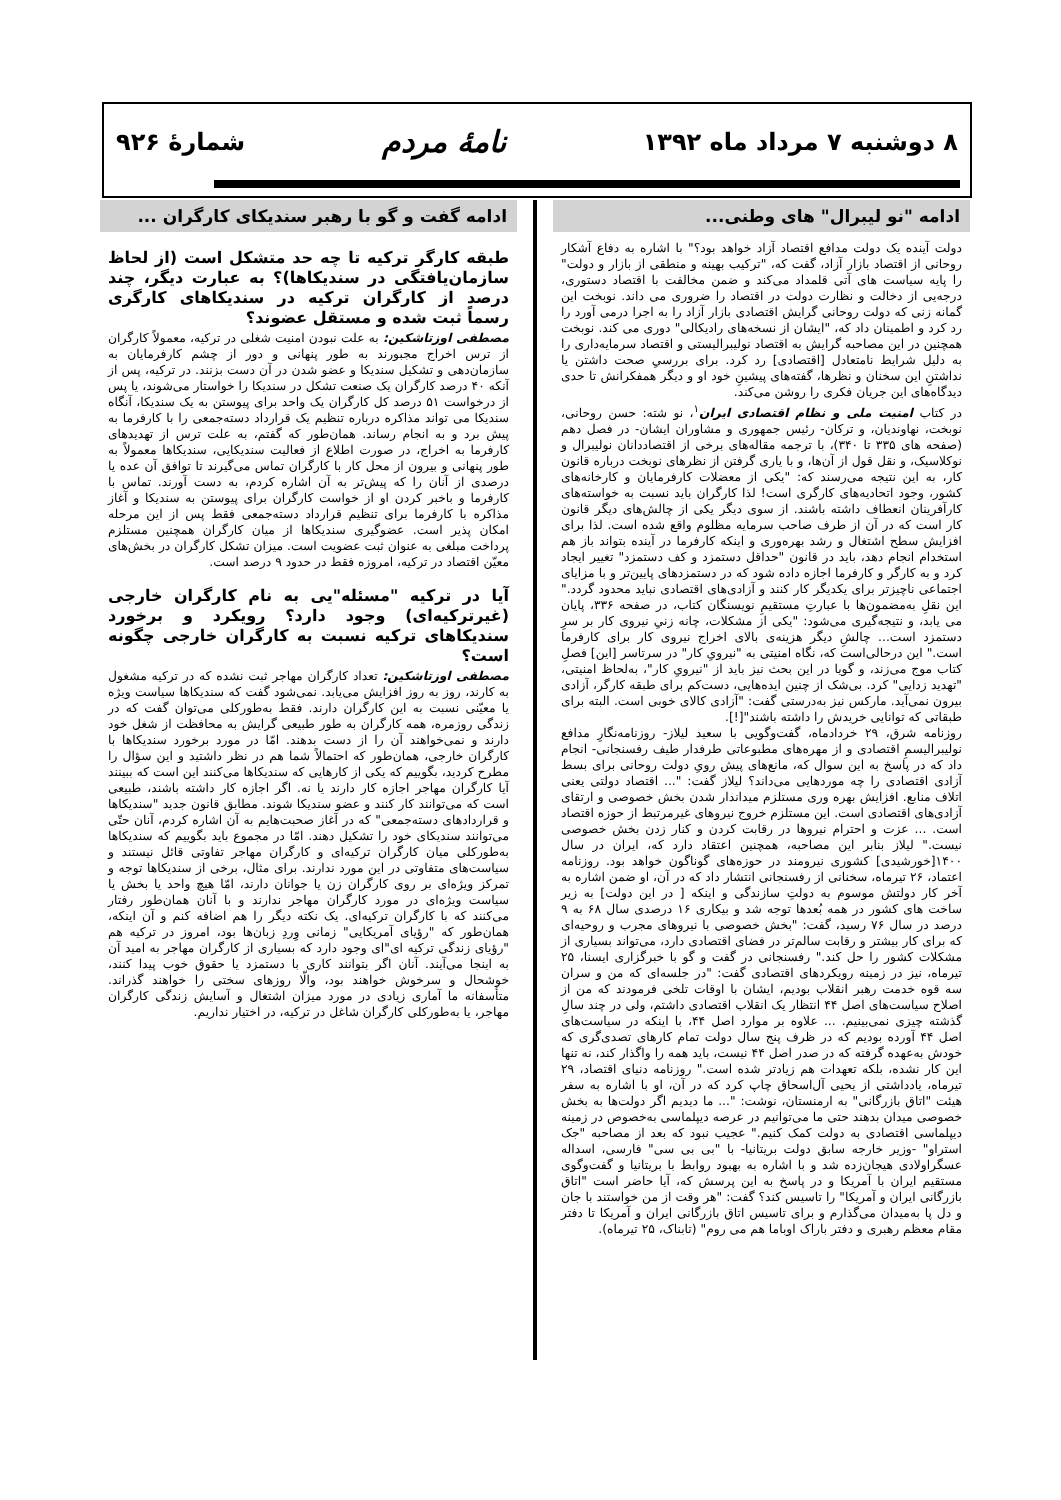۸ دوشنبه ۷ مرداد ماه ۱۳۹۲ نامهٔ مردم شمارهٔ ۹۲۶
ادامه "نو لیبرال" های وطنی...
دولت آینده یک دولت مدافع اقتصاد آزاد خواهد بود؟" با اشاره به دفاع آشکار روحانی از اقتصاد بازار آزاد، گفت که، "ترکیب بهینه و منطقی از بازار و دولت" را پایه سیاست های آتی قلمداد می‌کند و ضمن مخالفت با اقتصاد دستوری، درجه‌یی از دخالت و نظارت دولت در اقتصاد را ضروری می داند. نوبخت این گمانه زنی که دولت روحانی گرایش اقتصادی بازار آزاد را به اجرا درمی آورد را رد کرد و اطمینان داد که، "ایشان از نسخه‌های رادیکالی" دوری می کند. نوبخت همچنین در این مصاحبه گرایش به اقتصاد نولیبرالیستی و اقتصاد سرمایه‌داری را به دلیل شرایط نامتعادل [اقتصادی] رد کرد. برای بررسیِ صحت داشتن یا نداشتنِ این سخنان و نظرها، گفته‌های پیشینِ خود او و دیگر همفکرانش تا حدی دیدگاه‌های این جریان فکری را روشن می‌کند.
در کتاب امنیت ملی و نظام اقتصادی ایران<sup>۱</sup>، نو شته: حسن روحانی، نوبخت، نهاوندیان، و ترکان- رئیس جمهوری و مشاوران ایشان- در فصل دهم (صفحه های ۳۳۵ تا ۳۴۰)، با ترجمه مقاله‌های برخی از اقتصاددانان نولیبرال و نوکلاسیک، و نقل قول از آن‌ها، و با یاری گرفتن از نظرهای نوبخت درباره قانون کار، به این نتیجه می‌رسند که: "یکی از معضلات کارفرمایان و کارخانه‌های کشور، وجود اتحادیه‌های کارگری است! لذا کارگران باید نسبت به خواسته‌های کارآفرینان انعطاف داشته باشند. از سوی دیگر یکی از چالش‌های دیگر قانون کار است که در آن از طرف صاحب سرمایه مظلوم واقع شده است. لذا برای افزایش سطح اشتغال و رشد بهره‌وری و اینکه کارفرما در آینده بتواند باز هم استخدام انجام دهد، باید در قانون "حداقل دستمزد و کف دستمزد" تغییر ایجاد کرد و به کارگر و کارفرما اجازه داده شود که در دستمزدهای پایین‌تر و با مزایای اجتماعی ناچیزتر برای یکدیگر کار کنند و آزادی‌های اقتصادی نباید محدود گردد." این نقلِ به‌مضمون‌ها با عبارتِ مستقیمِ نویسنگان کتاب، در صفحه ۳۳۶، پایان می یابد، و نتیجه‌گیری می‌شود: "یکی از مشکلات، چانه زنیِ نیروی کار بر سرِ دستمزد است... چالشِ دیگر هزینه‌ی بالای اخراج نیروی کار برای کارفرما است." این درحالی‌است که، نگاه امنیتی به "نیرویِ کار" در سرتاسر [این] فصلِ کتاب موج می‌زند، و گویا در این بحث نیز باید از "نیرویِ کار"، به‌لحاظ امنیتی، "تهدید زدایی" کرد. بی‌شک از چنین ایده‌هایی، دست‌کم برای طبقه کارگر، آزادی بیرون نمی‌آید. مارکس نیز به‌درستی گفت: "آزادی کالای خوبی است. البته برای طبقاتی که توانایی خریدش را داشته باشند"[!].
روزنامه شرق، ۲۹ خردادماه، گفت‌وگویی با سعید لیلاز- روزنامه‌نگارِ مدافع نولیبرالیسمِ اقتصادی و از مهره‌های مطبوعاتی طرفدار طیف رفسنجانی- انجام داد که در پاسخ به این سوال که، مانع‌های پیش رویِ دولت روحانی برای بسط آزادی اقتصادی را چه موردهایی می‌داند؟ لیلاز گفت: "... اقتصاد دولتی یعنی اتلاف منابع. افزایش بهره وری مستلزم میداندار شدن بخش خصوصی و ارتقای آزادی‌های اقتصادی است. این مستلزم خروج نیروهای غیرمرتبط از حوزه اقتصاد است. ... عزت و احترام نیروها در رقابت کردن و کنار زدن بخش خصوصی نیست." لیلاز بنابر این مصاحبه، همچنین اعتقاد دارد که، ایران در سال ۱۴۰۰[خورشیدی] کشوری نیرومند در حوزه‌های گوناگون خواهد بود. روزنامه اعتماد، ۲۶ تیرماه، سخنانی از رفسنجانی انتشار داد که در آن، او ضمن اشاره به آخر کار دولتش موسوم به دولتِ سازندگی و اینکه [ در این دولت] به زیر ساخت های کشور در همه بُعدها توجه شد و بیکاری ۱۶ درصدی سال ۶۸ به ۹ درصد در سال ۷۶ رسید، گفت: "بخش خصوصی با نیروهای مجرب و روحیه‌ای که برای کار بیشتر و رقابت سالم‌تر در فضای اقتصادی دارد، می‌تواند بسیاری از مشکلات کشور را حل کند." رفسنجانی در گفت و گو با خبرگزاری ایسنا، ۲۵ تیرماه، نیز در زمینه رویکردهای اقتصادی گفت: "در جلسه‌ای که من و سران سه قوه خدمت رهبر انقلاب بودیم، ایشان با اوقات تلخی فرمودند که من از اصلاح سیاست‌های اصل ۴۴ انتظار یک انقلاب اقتصادی داشتم، ولی در چند سالِ گذشته چیزی نمی‌بینیم. ... علاوه بر موارد اصل ۴۴، با اینکه در سیاست‌های اصل ۴۴ آورده بودیم که در ظرف پنج سال دولت تمام کارهای تصدی‌گری که خودش به‌عهده گرفته که در صدر اصل ۴۴ نیست، باید همه را واگذار کند، نه تنها این کار نشده، بلکه تعهدات هم زیادتر شده است." روزنامه دنیای اقتصاد، ۲۹ تیرماه، یادداشتی از یحیی آل‌اسحاق چاپ کرد که در آن، او با اشاره به سفر هیئت "اتاق بازرگانی" به ارمنستان، نوشت: "... ما دیدیم اگر دولت‌ها به بخش خصوصی میدان بدهند حتی ما می‌توانیم در عرصه دیپلماسی به‌خصوص در زمینه دیپلماسی اقتصادی به دولت کمک کنیم." عجیب نبود که بعد از مصاحبه "جک استراو" -وزیر خارجه سابق دولت بریتانیا- با "بی بی سی" فارسی، اسداله عسگراولادی هیجان‌زده شد و با اشاره به بهبود روابط با بریتانیا و گفت‌وگوی مستقیم ایران با آمریکا و در پاسخ به این پرسش که، آیا حاضر است "اتاق بازرگانی ایران و آمریکا" را تاسیس کند؟ گفت: "هر وقت از من خواستند با جان و دل پا به‌میدان می‌گذارم و برای تاسیس اتاق بازرگانی ایران و آمریکا تا دفتر مقام معظم رهبری و دفتر باراک اوباما هم می روم" (تابناک، ۲۵ تیرماه).
ادامه گفت و گو با رهبر سندیکای کارگران ...
طبقه کارگر ترکیه تا چه حد متشکل است (از لحاظ سازمان‌یافتگی در سندیکاها)؟ به عبارت دیگر، چند درصد از کارگران ترکیه در سندیکاهای کارگری رسماً ثبت شده و مستقل عضوند؟
مصطفی اوزتاشکین: به علت نبودن امنیت شغلی در ترکیه، معمولاً کارگران از ترس اخراج مجبورند به طور پنهانی و دور از چشم کارفرمایان به سازمان‌دهی و تشکیل سندیکا و عضو شدن در آن دست بزنند. در ترکیه، پس از آنکه ۴۰ درصد کارگران یک صنعت تشکل در سندیکا را خواستار می‌شوند، یا پس از درخواست ۵۱ درصد کل کارگران یک واحد برای پیوستن به یک سندیکا، آنگاه سندیکا می تواند مذاکره درباره تنظیم یک قرارداد دسته‌جمعی را با کارفرما به پیش برد و به انجام رساند. همان‌طور که گفتم، به علت ترس از تهدیدهای کارفرما به اخراج، در صورت اطلاع از فعالیت سندیکایی، سندیکاها معمولاً به طور پنهانی و بیرون از محل کار با کارگران تماس می‌گیرند تا توافق آن عده یا درصدی از آنان را که پیش‌تر به آن اشاره کردم، به دست آورند. تماس با کارفرما و باخبر کردن او از خواست کارگران برای پیوستن به سندیکا و آغاز مذاکره با کارفرما برای تنظیم قرارداد دسته‌جمعی فقط پس از این مرحله امکان پذیر است. عضوگیری سندیکاها از میان کارگران همچنین مستلزم پرداخت مبلغی به عنوان ثبت عضویت است. میزان تشکل کارگران در بخش‌های معیّن اقتصاد در ترکیه، امروزه فقط در حدود ۹ درصد است.
آیا در ترکیه "مسئله"یی به نام کارگران خارجی (غیرترکیه‌ای) وجود دارد؟ رویکرد و برخورد سندیکاهای ترکیه نسبت به کارگران خارجی چگونه است؟
مصطفی اوزتاشکین: تعداد کارگران مهاجر ثبت نشده که در ترکیه مشغول به کارند، روز به روز افزایش می‌یابد. نمی‌شود گفت که سندیکاها سیاست ویژه یا معیّنی نسبت به این کارگران دارند. فقط به‌طورکلی می‌توان گفت که در زندگی روزمره، همه کارگران به طور طبیعی گرایش به محافظت از شغل خود دارند و نمی‌خواهند آن را از دست بدهند. امّا در مورد برخورد سندیکاها با کارگران خارجی، همان‌طور که احتمالاً شما هم در نظر داشتید و این سؤال را مطرح کردید، بگوییم که یکی از کارهایی که سندیکاها می‌کنند این است که ببینند آیا کارگران مهاجر اجازه کار دارند یا نه. اگر اجازه کار داشته باشند، طبیعی است که می‌توانند کار کنند و عضو سندیکا شوند. مطابق قانون جدید "سندیکاها و قراردادهای دسته‌جمعی" که در آغاز صحبت‌هایم به آن اشاره کردم، آنان حتّی می‌توانند سندیکای خود را تشکیل دهند. امّا در مجموع باید بگوییم که سندیکاها به‌طورکلی میان کارگران ترکیه‌ای و کارگران مهاجر تفاوتی قائل نیستند و سیاست‌های متفاوتی در این مورد ندارند. برای مثال، برخی از سندیکاها توجه و تمرکز ویژه‌ای بر روی کارگران زن یا جوانان دارند، امّا هیچ واحد یا بخش یا سیاست ویژه‌ای در مورد کارگران مهاجر ندارند و با آنان همان‌طور رفتار می‌کنند که با کارگران ترکیه‌ای. یک نکته دیگر را هم اضافه کنم و آن اینکه، همان‌طور که "رؤیای آمریکایی" زمانی وِردِ زبان‌ها بود، امروز در ترکیه هم "رؤیای زندگی ترکیه ای"ای وجود دارد که بسیاری از کارگران مهاجر به امید آن به اینجا می‌آیند. آنان اگر بتوانند کاری با دستمزد یا حقوق خوب پیدا کنند، خوشحال و سرخوش خواهند بود، والّا روزهای سختی را خواهند گذراند. متأسفانه ما آماری زیادی در مورد میزان اشتغال و آسایش زندگی کارگران مهاجر، یا به‌طورکلی کارگران شاغل در ترکیه، در اختیار نداریم.